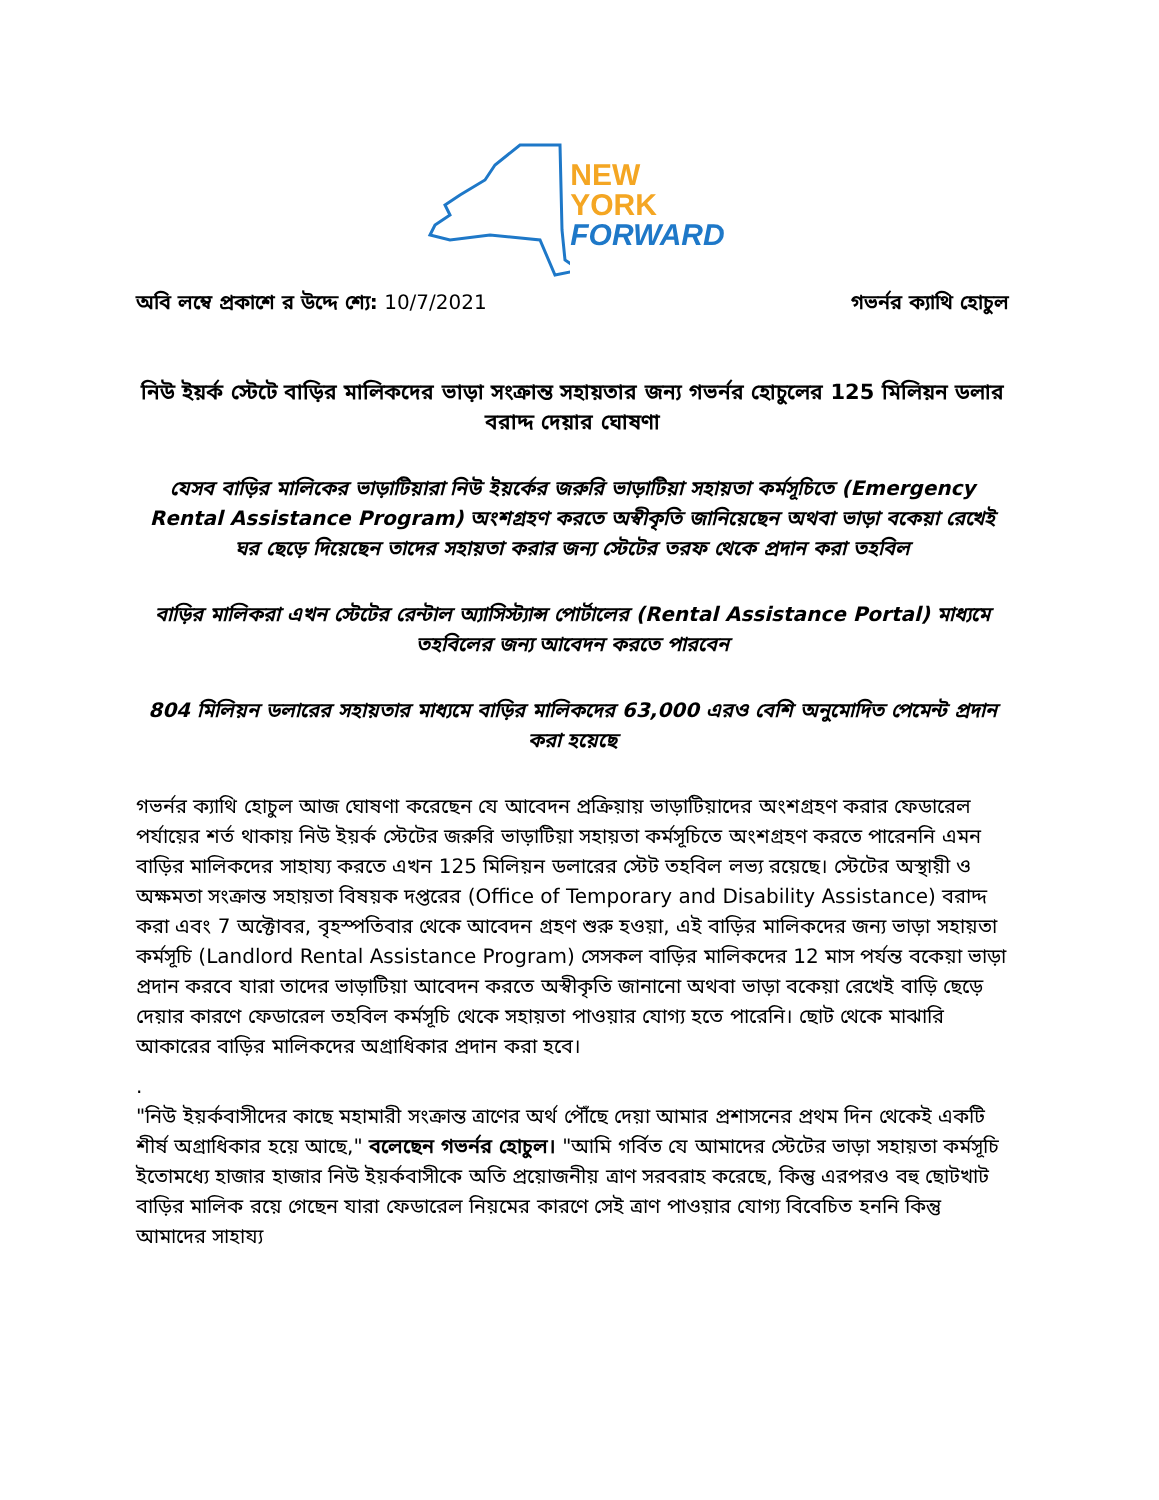NEW
YORK
FORWARD
অবি লম্বে প্রকাশে র উদ্দে শ্যে: 10/7/2021 গভর্নর ক্যাথি হোচুল
নিউ ইয়র্ক স্টেটে বাড়ির মালিকদের ভাড়া সংক্রান্ত সহায়তার জন্য গভর্নর হোচুলের 125 মিলিয়ন ডলার বরাদ্দ দেয়ার ঘোষণা
যেসব বাড়ির মালিকের ভাড়াটিয়ারা নিউ ইয়র্কের জরুরি ভাড়াটিয়া সহায়তা কর্মসূচিতে (Emergency Rental Assistance Program) অংশগ্রহণ করতে অস্বীকৃতি জানিয়েছেন অথবা ভাড়া বকেয়া রেখেই ঘর ছেড়ে দিয়েছেন তাদের সহায়তা করার জন্য স্টেটের তরফ থেকে প্রদান করা তহবিল
বাড়ির মালিকরা এখন স্টেটের রেন্টাল অ্যাসিস্ট্যান্স পোর্টালের (Rental Assistance Portal) মাধ্যমে তহবিলের জন্য আবেদন করতে পারবেন
804 মিলিয়ন ডলারের সহায়তার মাধ্যমে বাড়ির মালিকদের 63,000 এরও বেশি অনুমোদিত পেমেন্ট প্রদান করা হয়েছে
গভর্নর ক্যাথি হোচুল আজ ঘোষণা করেছেন যে আবেদন প্রক্রিয়ায় ভাড়াটিয়াদের অংশগ্রহণ করার ফেডারেল পর্যায়ের শর্ত থাকায় নিউ ইয়র্ক স্টেটের জরুরি ভাড়াটিয়া সহায়তা কর্মসূচিতে অংশগ্রহণ করতে পারেননি এমন বাড়ির মালিকদের সাহায্য করতে এখন 125 মিলিয়ন ডলারের স্টেট তহবিল লভ্য রয়েছে। স্টেটের অস্থায়ী ও অক্ষমতা সংক্রান্ত সহায়তা বিষয়ক দপ্তরের (Office of Temporary and Disability Assistance) বরাদ্দ করা এবং 7 অক্টোবর, বৃহস্পতিবার থেকে আবেদন গ্রহণ শুরু হওয়া, এই বাড়ির মালিকদের জন্য ভাড়া সহায়তা কর্মসূচি (Landlord Rental Assistance Program) সেসকল বাড়ির মালিকদের 12 মাস পর্যন্ত বকেয়া ভাড়া প্রদান করবে যারা তাদের ভাড়াটিয়া আবেদন করতে অস্বীকৃতি জানানো অথবা ভাড়া বকেয়া রেখেই বাড়ি ছেড়ে দেয়ার কারণে ফেডারেল তহবিল কর্মসূচি থেকে সহায়তা পাওয়ার যোগ্য হতে পারেনি। ছোট থেকে মাঝারি আকারের বাড়ির মালিকদের অগ্রাধিকার প্রদান করা হবে।
.
"নিউ ইয়র্কবাসীদের কাছে মহামারী সংক্রান্ত ত্রাণের অর্থ পৌঁছে দেয়া আমার প্রশাসনের প্রথম দিন থেকেই একটি শীর্ষ অগ্রাধিকার হয়ে আছে," বলেছেন গভর্নর হোচুল। "আমি গর্বিত যে আমাদের স্টেটের ভাড়া সহায়তা কর্মসূচি ইতোমধ্যে হাজার হাজার নিউ ইয়র্কবাসীকে অতি প্রয়োজনীয় ত্রাণ সরবরাহ করেছে, কিন্তু এরপরও বহু ছোটখাট বাড়ির মালিক রয়ে গেছেন যারা ফেডারেল নিয়মের কারণে সেই ত্রাণ পাওয়ার যোগ্য বিবেচিত হননি কিন্তু আমাদের সাহায্য